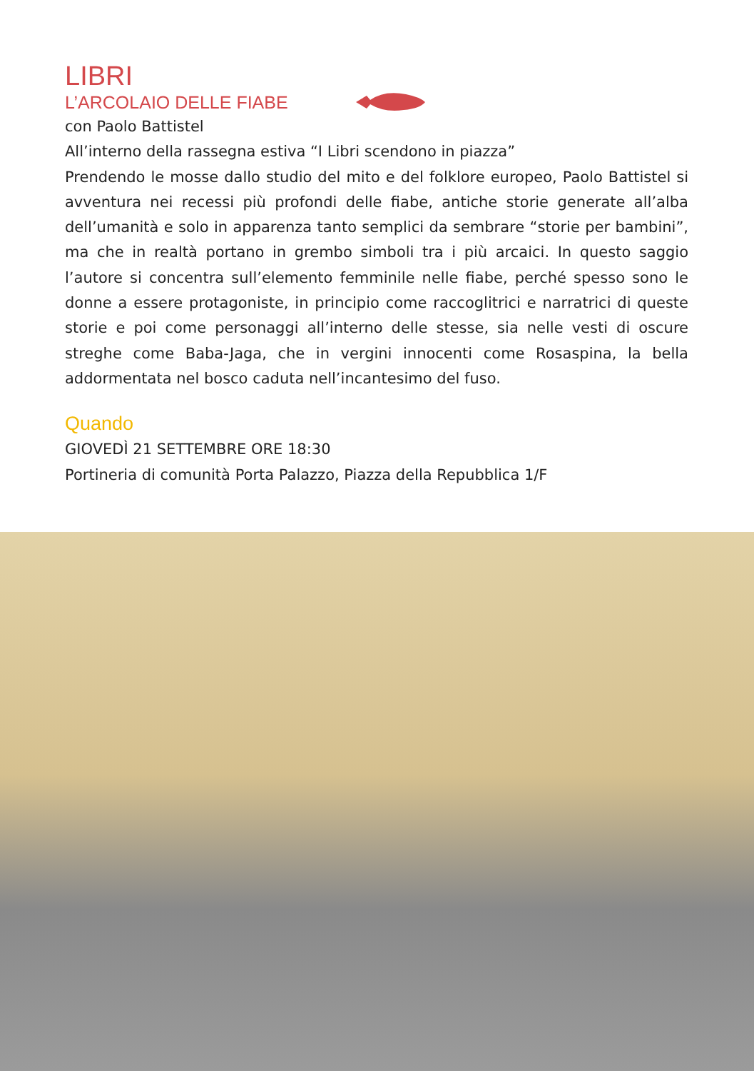LIBRI
L’ARCOLAIO DELLE FIABE
con Paolo Battistel
All’interno della rassegna estiva “I Libri scendono in piazza”
Prendendo le mosse dallo studio del mito e del folklore europeo, Paolo Battistel si avventura nei recessi più profondi delle fiabe, antiche storie generate all’alba dell’u­manità e solo in apparenza tanto semplici da sembrare “storie per bambini”, ma che in realtà portano in grembo simboli tra i più arcaici. In questo saggio l’autore si con­centra sull’elemento femminile nelle fiabe, perché spesso sono le donne a essere protagoniste, in principio come raccoglitrici e narratrici di queste storie e poi come personaggi all’interno delle stesse, sia nelle vesti di oscure streghe come Baba-Jaga, che in vergini innocenti come Rosaspina, la bella addormentata nel bosco caduta nell’incantesimo del fuso.
Quando
GIOVEDÌ 21 SETTEMBRE ORE 18:30
Portineria di comunità Porta Palazzo, Piazza della Repubblica 1/F